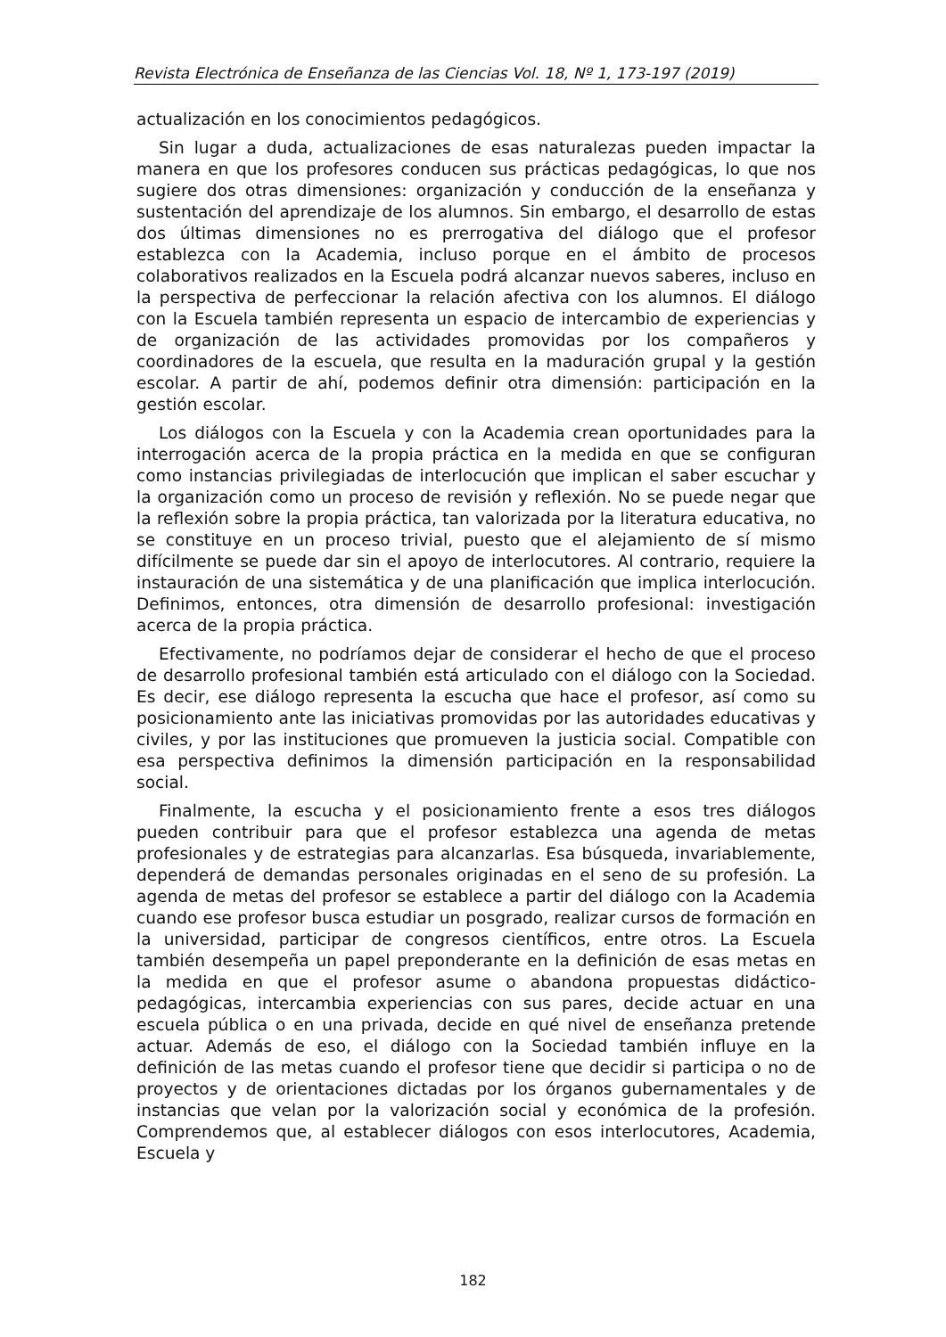Revista Electrónica de Enseñanza de las Ciencias Vol. 18, Nº 1, 173-197 (2019)
actualización en los conocimientos pedagógicos.
Sin lugar a duda, actualizaciones de esas naturalezas pueden impactar la manera en que los profesores conducen sus prácticas pedagógicas, lo que nos sugiere dos otras dimensiones: organización y conducción de la enseñanza y sustentación del aprendizaje de los alumnos. Sin embargo, el desarrollo de estas dos últimas dimensiones no es prerrogativa del diálogo que el profesor establezca con la Academia, incluso porque en el ámbito de procesos colaborativos realizados en la Escuela podrá alcanzar nuevos saberes, incluso en la perspectiva de perfeccionar la relación afectiva con los alumnos. El diálogo con la Escuela también representa un espacio de intercambio de experiencias y de organización de las actividades promovidas por los compañeros y coordinadores de la escuela, que resulta en la maduración grupal y la gestión escolar. A partir de ahí, podemos definir otra dimensión: participación en la gestión escolar.
Los diálogos con la Escuela y con la Academia crean oportunidades para la interrogación acerca de la propia práctica en la medida en que se configuran como instancias privilegiadas de interlocución que implican el saber escuchar y la organización como un proceso de revisión y reflexión. No se puede negar que la reflexión sobre la propia práctica, tan valorizada por la literatura educativa, no se constituye en un proceso trivial, puesto que el alejamiento de sí mismo difícilmente se puede dar sin el apoyo de interlocutores. Al contrario, requiere la instauración de una sistemática y de una planificación que implica interlocución. Definimos, entonces, otra dimensión de desarrollo profesional: investigación acerca de la propia práctica.
Efectivamente, no podríamos dejar de considerar el hecho de que el proceso de desarrollo profesional también está articulado con el diálogo con la Sociedad. Es decir, ese diálogo representa la escucha que hace el profesor, así como su posicionamiento ante las iniciativas promovidas por las autoridades educativas y civiles, y por las instituciones que promueven la justicia social. Compatible con esa perspectiva definimos la dimensión participación en la responsabilidad social.
Finalmente, la escucha y el posicionamiento frente a esos tres diálogos pueden contribuir para que el profesor establezca una agenda de metas profesionales y de estrategias para alcanzarlas. Esa búsqueda, invariablemente, dependerá de demandas personales originadas en el seno de su profesión. La agenda de metas del profesor se establece a partir del diálogo con la Academia cuando ese profesor busca estudiar un posgrado, realizar cursos de formación en la universidad, participar de congresos científicos, entre otros. La Escuela también desempeña un papel preponderante en la definición de esas metas en la medida en que el profesor asume o abandona propuestas didáctico-pedagógicas, intercambia experiencias con sus pares, decide actuar en una escuela pública o en una privada, decide en qué nivel de enseñanza pretende actuar. Además de eso, el diálogo con la Sociedad también influye en la definición de las metas cuando el profesor tiene que decidir si participa o no de proyectos y de orientaciones dictadas por los órganos gubernamentales y de instancias que velan por la valorización social y económica de la profesión. Comprendemos que, al establecer diálogos con esos interlocutores, Academia, Escuela y
182